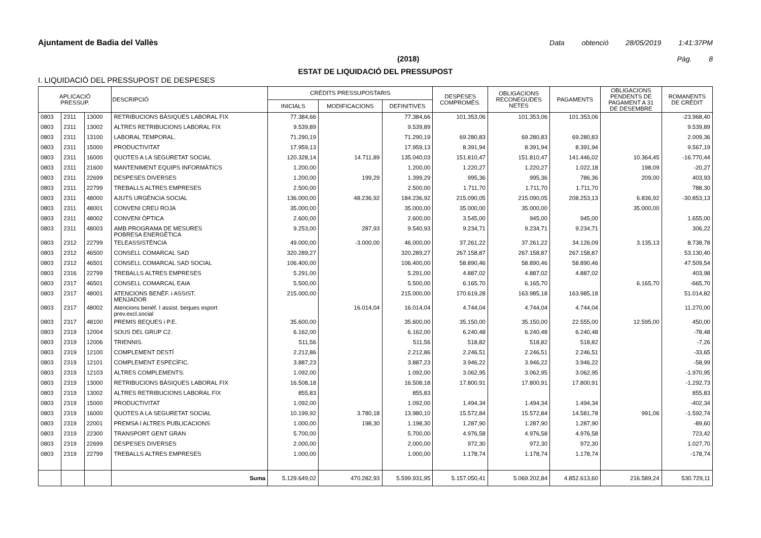Ajuntament de Badia del Vallès Data obtenció 28/05/2019 1:41:37PM
(2018) Pàg. 8
ESTAT DE LIQUIDACIÓ DEL PRESSUPOST
I. LIQUIDACIÓ DEL PRESSUPOST DE DESPESES
| APLICACIÓ PRESSUP. | | | DESCRIPCIÓ | CRÈDITS PRESSUPOSTARIS | | | DESPESES COMPROMÈS. | OBLIGACIONS RECONEGUDES NETES | PAGAMENTS | OBLIGACIONS PENDENTS DE PAGAMENT A 31 DE DESEMBRE | ROMANENTS DE CRÈDIT |
| --- | --- | --- | --- | --- | --- | --- | --- | --- | --- | --- | --- |
| | | | | INICIALS | MODIFICACIONS | DEFINITIVES | | | | | |
| 0803 | 2311 | 13000 | RETRIBUCIONS BÀSIQUES LABORAL FIX | 77.384,66 | | 77.384,66 | 101.353,06 | 101.353,06 | 101.353,06 | | -23.968,40 |
| 0803 | 2311 | 13002 | ALTRES RETRIBUCIONS LABORAL FIX | 9.539,89 | | 9.539,89 | | | | | 9.539,89 |
| 0803 | 2311 | 13100 | LABORAL TEMPORAL. | 71.290,19 | | 71.290,19 | 69.280,83 | 69.280,83 | 69.280,83 | | 2.009,36 |
| 0803 | 2311 | 15000 | PRODUCTIVITAT | 17.959,13 | | 17.959,13 | 8.391,94 | 8.391,94 | 8.391,94 | | 9.567,19 |
| 0803 | 2311 | 16000 | QUOTES A LA SEGURETAT SOCIAL | 120.328,14 | 14.711,89 | 135.040,03 | 151.810,47 | 151.810,47 | 141.446,02 | 10.364,45 | -16.770,44 |
| 0803 | 2311 | 21600 | MANTENIMENT EQUIPS INFORMÀTICS | 1.200,00 | | 1.200,00 | 1.220,27 | 1.220,27 | 1.022,18 | 198,09 | -20,27 |
| 0803 | 2311 | 22699 | DESPESES DIVERSES | 1.200,00 | 199,29 | 1.399,29 | 995,36 | 995,36 | 786,36 | 209,00 | 403,93 |
| 0803 | 2311 | 22799 | TREBALLS ALTRES EMPRESES | 2.500,00 | | 2.500,00 | 1.711,70 | 1.711,70 | 1.711,70 | | 788,30 |
| 0803 | 2311 | 48000 | AJUTS URGÈNCIA SOCIAL | 136.000,00 | 48.236,92 | 184.236,92 | 215.090,05 | 215.090,05 | 208.253,13 | 6.836,92 | -30.853,13 |
| 0803 | 2311 | 48001 | CONVENI CREU ROJA | 35.000,00 | | 35.000,00 | 35.000,00 | 35.000,00 | | 35.000,00 | |
| 0803 | 2311 | 48002 | CONVENI ÒPTICA | 2.600,00 | | 2.600,00 | 3.545,00 | 945,00 | 945,00 | | 1.655,00 |
| 0803 | 2311 | 48003 | AMB PROGRAMA DE MESURES POBRESA ENERGÈTICA | 9.253,00 | 287,93 | 9.540,93 | 9.234,71 | 9.234,71 | 9.234,71 | | 306,22 |
| 0803 | 2312 | 22799 | TELEASSISTÈNCIA | 49.000,00 | -3.000,00 | 46.000,00 | 37.261,22 | 37.261,22 | 34.126,09 | 3.135,13 | 8.738,78 |
| 0803 | 2312 | 46500 | CONSELL COMARCAL SAD | 320.289,27 | | 320.289,27 | 267.158,87 | 267.158,87 | 267.158,87 | | 53.130,40 |
| 0803 | 2312 | 46501 | CONSELL COMARCAL SAD SOCIAL | 106.400,00 | | 106.400,00 | 58.890,46 | 58.890,46 | 58.890,46 | | 47.509,54 |
| 0803 | 2316 | 22799 | TREBALLS ALTRES EMPRESES | 5.291,00 | | 5.291,00 | 4.887,02 | 4.887,02 | 4.887,02 | | 403,98 |
| 0803 | 2317 | 46501 | CONSELL COMARCAL EAIA | 5.500,00 | | 5.500,00 | 6.165,70 | 6.165,70 | | 6.165,70 | -665,70 |
| 0803 | 2317 | 48001 | ATENCIONS BENÈF. i ASSIST. MENJADOR | 215.000,00 | | 215.000,00 | 170.619,28 | 163.985,18 | 163.985,18 | | 51.014,82 |
| 0803 | 2317 | 48002 | Atencions benèf. I assist. beques esport prev.excl.social | | 16.014,04 | 16.014,04 | 4.744,04 | 4.744,04 | 4.744,04 | | 11.270,00 |
| 0803 | 2317 | 48100 | PREMIS BEQUES i P.E. | 35.600,00 | | 35.600,00 | 35.150,00 | 35.150,00 | 22.555,00 | 12.595,00 | 450,00 |
| 0803 | 2319 | 12004 | SOUS DEL GRUP C2. | 6.162,00 | | 6.162,00 | 6.240,48 | 6.240,48 | 6.240,48 | | -78,48 |
| 0803 | 2319 | 12006 | TRIENNIS. | 511,56 | | 511,56 | 518,82 | 518,82 | 518,82 | | -7,26 |
| 0803 | 2319 | 12100 | COMPLEMENT DESTÍ | 2.212,86 | | 2.212,86 | 2.246,51 | 2.246,51 | 2.246,51 | | -33,65 |
| 0803 | 2319 | 12101 | COMPLEMENT ESPECÍFIC. | 3.887,23 | | 3.887,23 | 3.946,22 | 3.946,22 | 3.946,22 | | -58,99 |
| 0803 | 2319 | 12103 | ALTRES COMPLEMENTS. | 1.092,00 | | 1.092,00 | 3.062,95 | 3.062,95 | 3.062,95 | | -1.970,95 |
| 0803 | 2319 | 13000 | RETRIBUCIONS BÀSIQUES LABORAL FIX | 16.508,18 | | 16.508,18 | 17.800,91 | 17.800,91 | 17.800,91 | | -1.292,73 |
| 0803 | 2319 | 13002 | ALTRES RETRIBUCIONS LABORAL FIX | 855,83 | | 855,83 | | | | | 855,83 |
| 0803 | 2319 | 15000 | PRODUCTIVITAT | 1.092,00 | | 1.092,00 | 1.494,34 | 1.494,34 | 1.494,34 | | -402,34 |
| 0803 | 2319 | 16000 | QUOTES A LA SEGURETAT SOCIAL | 10.199,92 | 3.780,18 | 13.980,10 | 15.572,84 | 15.572,84 | 14.581,78 | 991,06 | -1.592,74 |
| 0803 | 2319 | 22001 | PREMSA I ALTRES PUBLICACIONS | 1.000,00 | 198,30 | 1.198,30 | 1.287,90 | 1.287,90 | 1.287,90 | | -89,60 |
| 0803 | 2319 | 22300 | TRANSPORT GENT GRAN | 5.700,00 | | 5.700,00 | 4.976,58 | 4.976,58 | 4.976,58 | | 723,42 |
| 0803 | 2319 | 22699 | DESPESES DIVERSES | 2.000,00 | | 2.000,00 | 972,30 | 972,30 | 972,30 | | 1.027,70 |
| 0803 | 2319 | 22799 | TREBALLS ALTRES EMPRESES | 1.000,00 | | 1.000,00 | 1.178,74 | 1.178,74 | 1.178,74 | | -178,74 |
| | | | Suma | 5.129.649,02 | 470.282,93 | 5.599.931,95 | 5.157.050,41 | 5.069.202,84 | 4.852.613,60 | 216.589,24 | 530.729,11 |